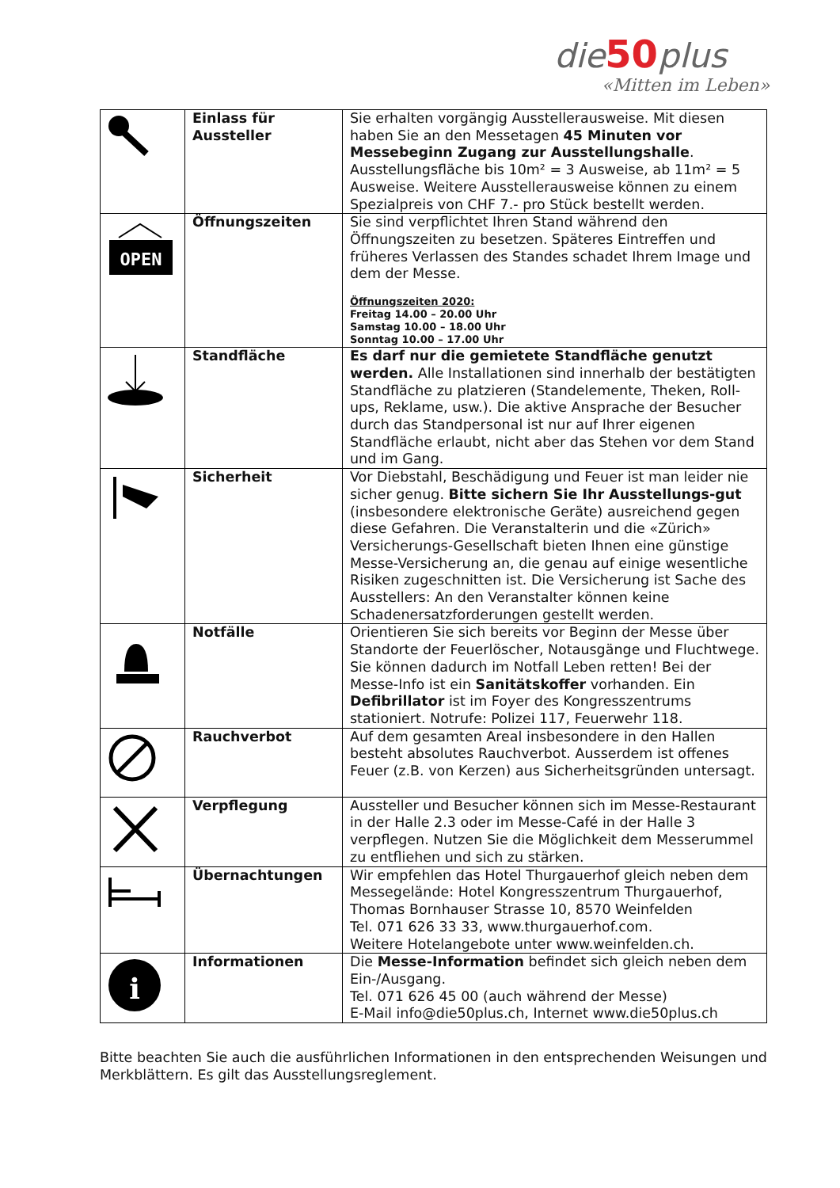die50plus
«Mitten im Leben»
| | Einlass für Aussteller | Sie erhalten vorgängig Ausstellerausweise. Mit diesen haben Sie an den Messetagen 45 Minuten vor Messebeginn Zugang zur Ausstellungshalle . Ausstellungsfläche bis 10m² = 3 Ausweise, ab 11m² = 5 Ausweise. Weitere Ausstellerausweise können zu einem Spezialpreis von CHF 7.- pro Stück bestellt werden. |
| OPEN | Öffnungszeiten | Sie sind verpflichtet Ihren Stand während den Öffnungszeiten zu besetzen. Späteres Eintreffen und früheres Verlassen des Standes schadet Ihrem Image und dem der Messe. Öffnungszeiten 2020: Freitag 14.00 – 20.00 Uhr Samstag 10.00 – 18.00 Uhr Sonntag 10.00 – 17.00 Uhr |
| | Standfläche | Es darf nur die gemietete Standfläche genutzt werden. Alle Installationen sind innerhalb der bestätigten Standfläche zu platzieren (Standelemente, Theken, Roll-ups, Reklame, usw.). Die aktive Ansprache der Besucher durch das Standpersonal ist nur auf Ihrer eigenen Standfläche erlaubt, nicht aber das Stehen vor dem Stand und im Gang. |
| | Sicherheit | Vor Diebstahl, Beschädigung und Feuer ist man leider nie sicher genug. Bitte sichern Sie Ihr Ausstellungs-gut (insbesondere elektronische Geräte) ausreichend gegen diese Gefahren. Die Veranstalterin und die «Zürich» Versicherungs-Gesellschaft bieten Ihnen eine günstige Messe-Versicherung an, die genau auf einige wesentliche Risiken zugeschnitten ist. Die Versicherung ist Sache des Ausstellers: An den Veranstalter können keine Schadenersatzforderungen gestellt werden. |
| | Notfälle | Orientieren Sie sich bereits vor Beginn der Messe über Standorte der Feuerlöscher, Notausgänge und Fluchtwege. Sie können dadurch im Notfall Leben retten! Bei der Messe-Info ist ein Sanitätskoffer vorhanden. Ein Defibrillator ist im Foyer des Kongresszentrums stationiert. Notrufe: Polizei 117, Feuerwehr 118. |
| | Rauchverbot | Auf dem gesamten Areal insbesondere in den Hallen besteht absolutes Rauchverbot. Ausserdem ist offenes Feuer (z.B. von Kerzen) aus Sicherheitsgründen untersagt. |
| | Verpflegung | Aussteller und Besucher können sich im Messe-Restaurant in der Halle 2.3 oder im Messe-Café in der Halle 3 verpflegen. Nutzen Sie die Möglichkeit dem Messerummel zu entfliehen und sich zu stärken. |
| | Übernachtungen | Wir empfehlen das Hotel Thurgauerhof gleich neben dem Messegelände: Hotel Kongresszentrum Thurgauerhof, Thomas Bornhauser Strasse 10, 8570 Weinfelden Tel. 071 626 33 33, www.thurgauerhof.com. Weitere Hotelangebote unter www.weinfelden.ch. |
| i | Informationen | Die Messe-Information befindet sich gleich neben dem Ein-/Ausgang. Tel. 071 626 45 00 (auch während der Messe) E-Mail info@die50plus.ch, Internet www.die50plus.ch |
Bitte beachten Sie auch die ausführlichen Informationen in den entsprechenden Weisungen und Merkblättern. Es gilt das Ausstellungsreglement.